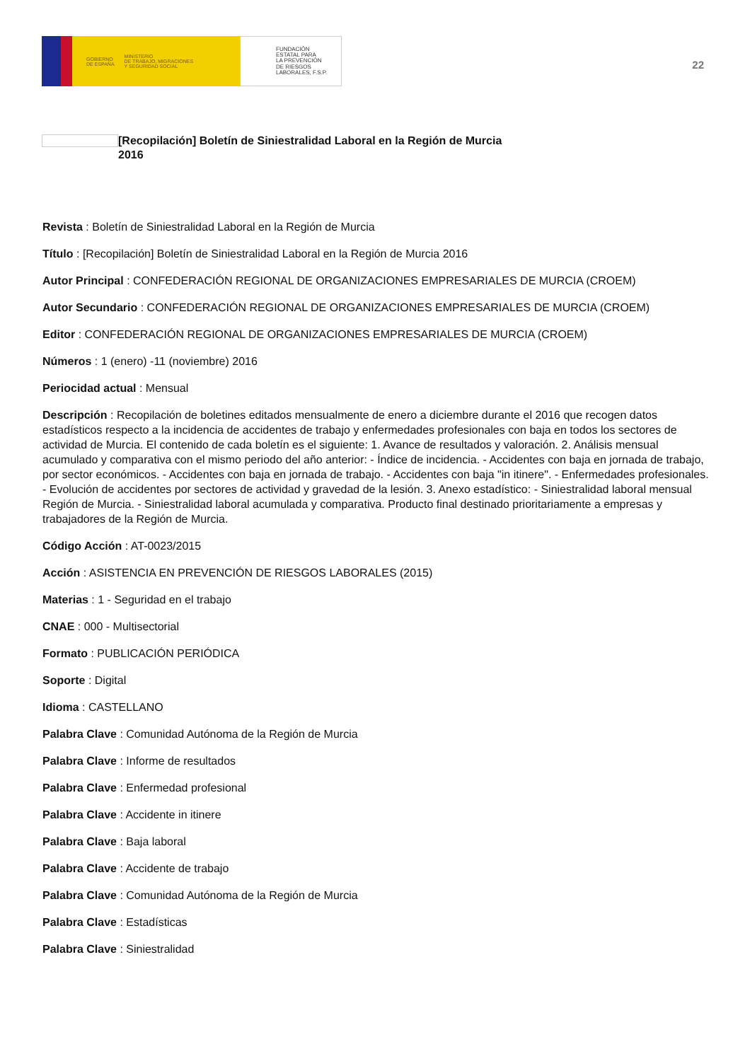GOBIERNO
DE ESPAÑA MINISTERIO
DE TRABAJO, MIGRACIONES
Y SEGURIDAD SOCIAL
FUNDACIÓN
ESTATAL PARA
LA PREVENCIÓN
DE RIESGOS
LABORALES, F.S.P.
22
[Recopilación] Boletín de Siniestralidad Laboral en la Región de Murcia
2016
Revista : Boletín de Siniestralidad Laboral en la Región de Murcia
Título : [Recopilación] Boletín de Siniestralidad Laboral en la Región de Murcia 2016
Autor Principal : CONFEDERACIÓN REGIONAL DE ORGANIZACIONES EMPRESARIALES DE MURCIA (CROEM)
Autor Secundario : CONFEDERACIÓN REGIONAL DE ORGANIZACIONES EMPRESARIALES DE MURCIA (CROEM)
Editor : CONFEDERACIÓN REGIONAL DE ORGANIZACIONES EMPRESARIALES DE MURCIA (CROEM)
Números : 1 (enero) -11 (noviembre) 2016
Periocidad actual : Mensual
Descripción : Recopilación de boletines editados mensualmente de enero a diciembre durante el 2016 que recogen datos estadísticos respecto a la incidencia de accidentes de trabajo y enfermedades profesionales con baja en todos los sectores de actividad de Murcia. El contenido de cada boletín es el siguiente: 1. Avance de resultados y valoración. 2. Análisis mensual acumulado y comparativa con el mismo periodo del año anterior: - Índice de incidencia. - Accidentes con baja en jornada de trabajo, por sector económicos. - Accidentes con baja en jornada de trabajo. - Accidentes con baja "in itinere". - Enfermedades profesionales. - Evolución de accidentes por sectores de actividad y gravedad de la lesión. 3. Anexo estadístico: - Siniestralidad laboral mensual Región de Murcia. - Siniestralidad laboral acumulada y comparativa. Producto final destinado prioritariamente a empresas y trabajadores de la Región de Murcia.
Código Acción : AT-0023/2015
Acción : ASISTENCIA EN PREVENCIÓN DE RIESGOS LABORALES (2015)
Materias : 1 - Seguridad en el trabajo
CNAE : 000 - Multisectorial
Formato : PUBLICACIÓN PERIÓDICA
Soporte : Digital
Idioma : CASTELLANO
Palabra Clave : Comunidad Autónoma de la Región de Murcia
Palabra Clave : Informe de resultados
Palabra Clave : Enfermedad profesional
Palabra Clave : Accidente in itinere
Palabra Clave : Baja laboral
Palabra Clave : Accidente de trabajo
Palabra Clave : Comunidad Autónoma de la Región de Murcia
Palabra Clave : Estadísticas
Palabra Clave : Siniestralidad